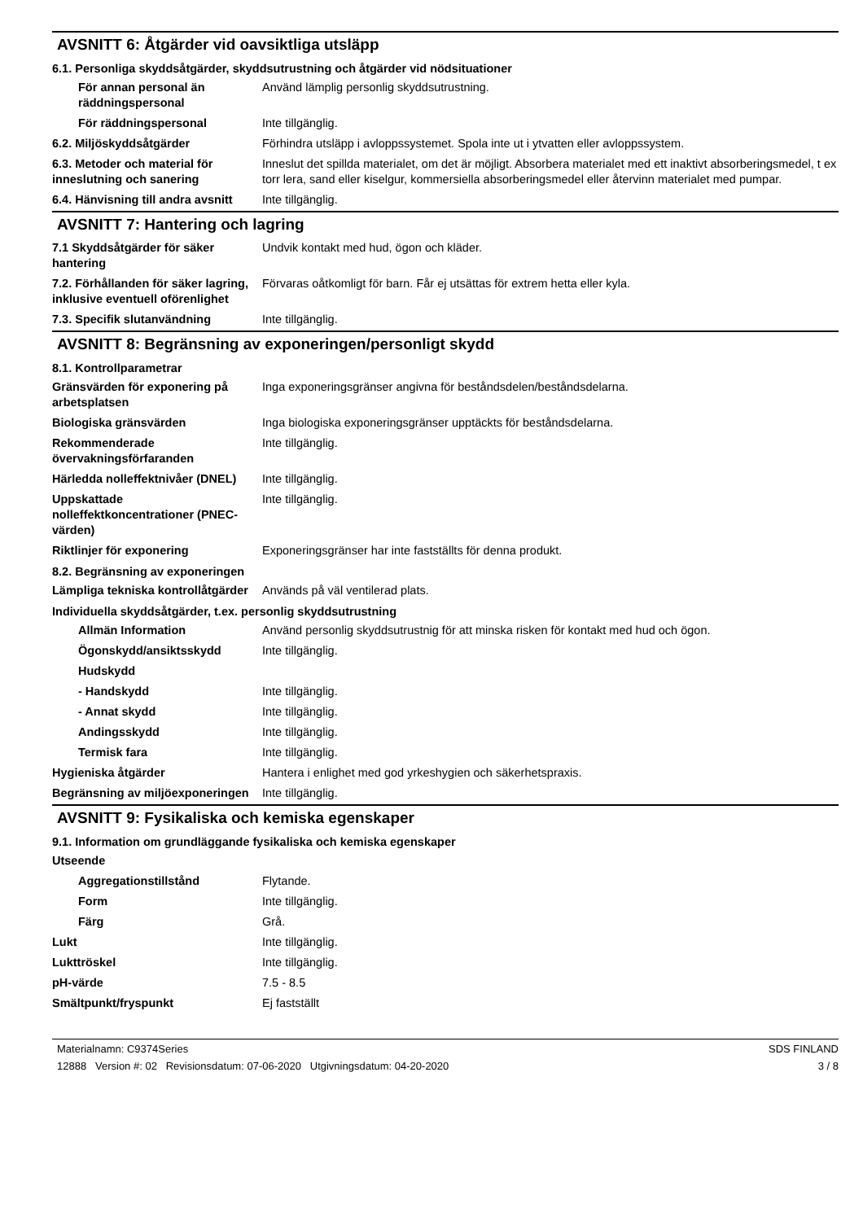AVSNITT 6: Åtgärder vid oavsiktliga utsläpp
6.1. Personliga skyddsåtgärder, skyddsutrustning och åtgärder vid nödsituationer
| För annan personal än räddningspersonal | Använd lämplig personlig skyddsutrustning. |
| För räddningspersonal | Inte tillgänglig. |
| 6.2. Miljöskyddsåtgärder | Förhindra utsläpp i avloppssystemet. Spola inte ut i ytvatten eller avloppssystem. |
| 6.3. Metoder och material för inneslutning och sanering | Inneslut det spillda materialet, om det är möjligt. Absorbera materialet med ett inaktivt absorberingsmedel, t ex torr lera, sand eller kiselgur, kommersiella absorberingsmedel eller återvinn materialet med pumpar. |
| 6.4. Hänvisning till andra avsnitt | Inte tillgänglig. |
AVSNITT 7: Hantering och lagring
| 7.1 Skyddsåtgärder för säker hantering | Undvik kontakt med hud, ögon och kläder. |
| 7.2. Förhållanden för säker lagring, inklusive eventuell oförenlighet | Förvaras oåtkomligt för barn. Får ej utsättas för extrem hetta eller kyla. |
| 7.3. Specifik slutanvändning | Inte tillgänglig. |
AVSNITT 8: Begränsning av exponeringen/personligt skydd
8.1. Kontrollparametrar
| Gränsvärden för exponering på arbetsplatsen | Inga exponeringsgränser angivna för beståndsdelen/beståndsdelarna. |
| Biologiska gränsvärden | Inga biologiska exponeringsgränser upptäckts för beståndsdelarna. |
| Rekommenderade övervakningsförfaranden | Inte tillgänglig. |
| Härledda nolleffektnivåer (DNEL) | Inte tillgänglig. |
| Uppskattade nolleffektkoncentrationer (PNEC-värden) | Inte tillgänglig. |
| Riktlinjer för exponering | Exponeringsgränser har inte fastställts för denna produkt. |
8.2. Begränsning av exponeringen
| Lämpliga tekniska kontrollåtgärder | Används på väl ventilerad plats. |
Individuella skyddsåtgärder, t.ex. personlig skyddsutrustning
| Allmän Information | Använd personlig skyddsutrustnig för att minska risken för kontakt med hud och ögon. |
| Ögonskydd/ansiktsskydd | Inte tillgänglig. |
| Hudskydd | |
| - Handskydd | Inte tillgänglig. |
| - Annat skydd | Inte tillgänglig. |
| Andingsskydd | Inte tillgänglig. |
| Termisk fara | Inte tillgänglig. |
| Hygieniska åtgärder | Hantera i enlighet med god yrkeshygien och säkerhetspraxis. |
| Begränsning av miljöexponeringen | Inte tillgänglig. |
AVSNITT 9: Fysikaliska och kemiska egenskaper
9.1. Information om grundläggande fysikaliska och kemiska egenskaper
| Utseende | |
| Aggregationstillstånd | Flytande. |
| Form | Inte tillgänglig. |
| Färg | Grå. |
| Lukt | Inte tillgänglig. |
| Lukttröskel | Inte tillgänglig. |
| pH-värde | 7.5 - 8.5 |
| Smältpunkt/fryspunkt | Ej fastställt |
Materialnamn: C9374Series
12888 Version #: 02 Revisionsdatum: 07-06-2020 Utgivningsdatum: 04-20-2020
SDS FINLAND
3 / 8